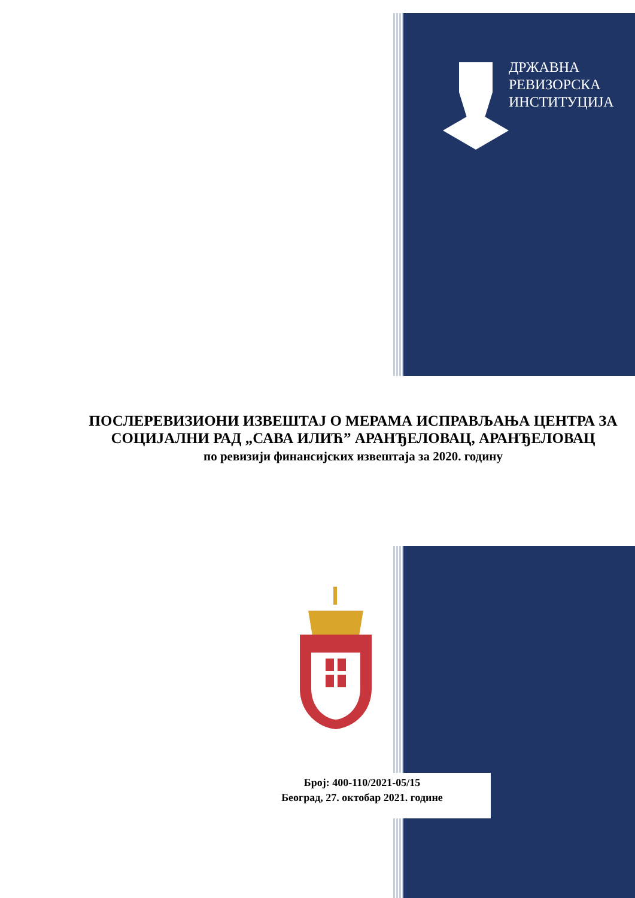ДРЖАВНА
РЕВИЗОРСКА
ИНСТИТУЦИЈА
ПОСЛЕРЕВИЗИОНИ ИЗВЕШТАЈ О МЕРАМА ИСПРАВЉАЊА ЦЕНТРА ЗА СОЦИЈАЛНИ РАД „САВА ИЛИЋ” АРАНЂЕЛОВАЦ, АРАНЂЕЛОВАЦ
по ревизији финансијских извештаја за 2020. годину
Број: 400-110/2021-05/15
Београд, 27. октобар 2021. године